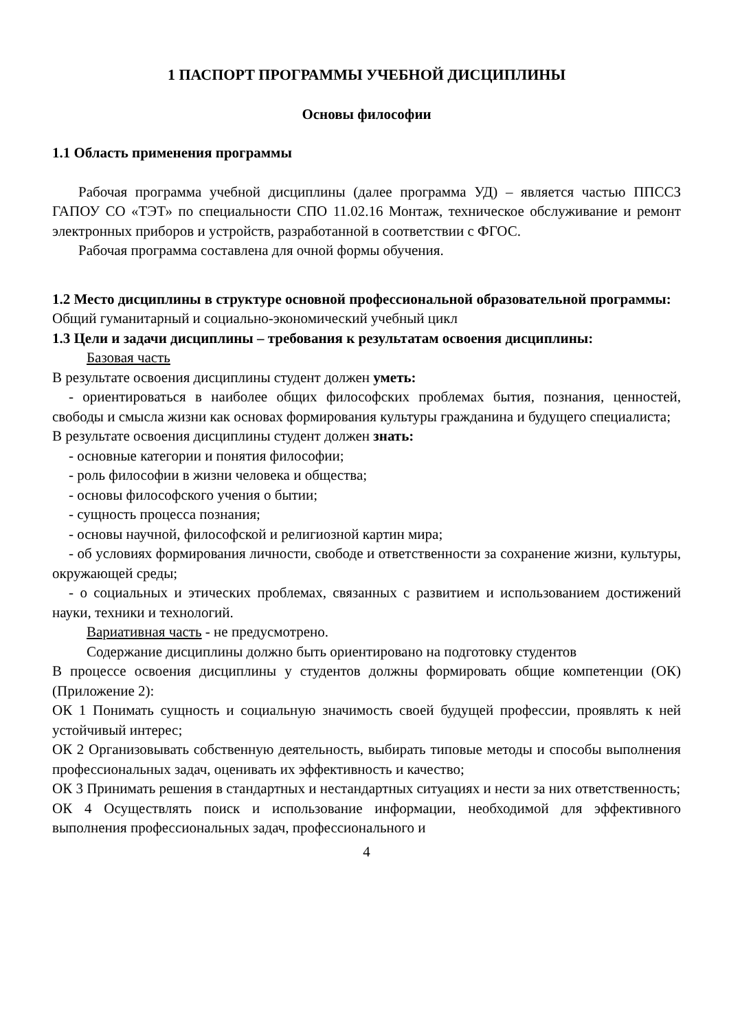1 ПАСПОРТ ПРОГРАММЫ УЧЕБНОЙ ДИСЦИПЛИНЫ
Основы философии
1.1 Область применения программы
Рабочая программа учебной дисциплины (далее программа УД) – является частью ППССЗ ГАПОУ СО «ТЭТ» по специальности СПО 11.02.16 Монтаж, техническое обслуживание и ремонт электронных приборов и устройств, разработанной в соответствии с ФГОС.
Рабочая программа составлена для очной формы обучения.
1.2 Место дисциплины в структуре основной профессиональной образовательной программы:
Общий гуманитарный и социально-экономический учебный цикл
1.3 Цели и задачи дисциплины – требования к результатам освоения дисциплины:
Базовая часть
В результате освоения дисциплины студент должен уметь:
- ориентироваться в наиболее общих философских проблемах бытия, познания, ценностей, свободы и смысла жизни как основах формирования культуры гражданина и будущего специалиста;
В результате освоения дисциплины студент должен знать:
- основные категории и понятия философии;
- роль философии в жизни человека и общества;
- основы философского учения о бытии;
- сущность процесса познания;
- основы научной, философской и религиозной картин мира;
- об условиях формирования личности, свободе и ответственности за сохранение жизни, культуры, окружающей среды;
- о социальных и этических проблемах, связанных с развитием и использованием достижений науки, техники и технологий.
Вариативная часть - не предусмотрено.
Содержание дисциплины должно быть ориентировано на подготовку студентов
В процессе освоения дисциплины у студентов должны формировать общие компетенции (ОК) (Приложение 2):
ОК 1 Понимать сущность и социальную значимость своей будущей профессии, проявлять к ней устойчивый интерес;
ОК 2 Организовывать собственную деятельность, выбирать типовые методы и способы выполнения профессиональных задач, оценивать их эффективность и качество;
ОК 3 Принимать решения в стандартных и нестандартных ситуациях и нести за них ответственность;
ОК 4 Осуществлять поиск и использование информации, необходимой для эффективного выполнения профессиональных задач, профессионального и
4